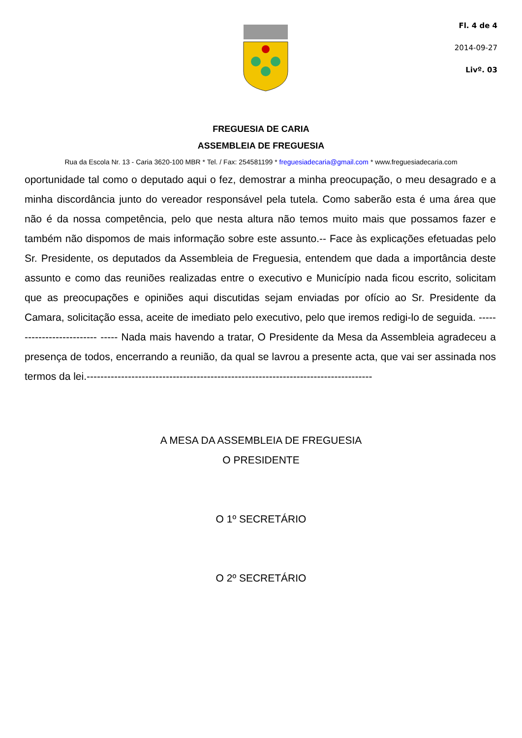Fl. 4 de 4
2014-09-27
Livº. 03
FREGUESIA DE CARIA
ASSEMBLEIA DE FREGUESIA
Rua da Escola Nr. 13 - Caria 3620-100 MBR * Tel. / Fax: 254581199 * freguesiadecaria@gmail.com * www.freguesiadecaria.com
oportunidade tal como o deputado aqui o fez, demostrar a minha preocupação, o meu desagrado e a minha discordância junto do vereador responsável pela tutela. Como saberão esta é uma área que não é da nossa competência, pelo que nesta altura não temos muito mais que possamos fazer e também não dispomos de mais informação sobre este assunto.-- Face às explicações efetuadas pelo Sr. Presidente, os deputados da Assembleia de Freguesia, entendem que dada a importância deste assunto e como das reuniões realizadas entre o executivo e Município nada ficou escrito, solicitam que as preocupações e opiniões aqui discutidas sejam enviadas por ofício ao Sr. Presidente da Camara, solicitação essa, aceite de imediato pelo executivo, pelo que iremos redigi-lo de seguida. -------------------------- ----- Nada mais havendo a tratar, O Presidente da Mesa da Assembleia agradeceu a presença de todos, encerrando a reunião, da qual se lavrou a presente acta, que vai ser assinada nos termos da lei.-----------------------------------------------------------------------------------
A MESA DA ASSEMBLEIA DE FREGUESIA
O PRESIDENTE
O 1º SECRETÁRIO
O 2º SECRETÁRIO